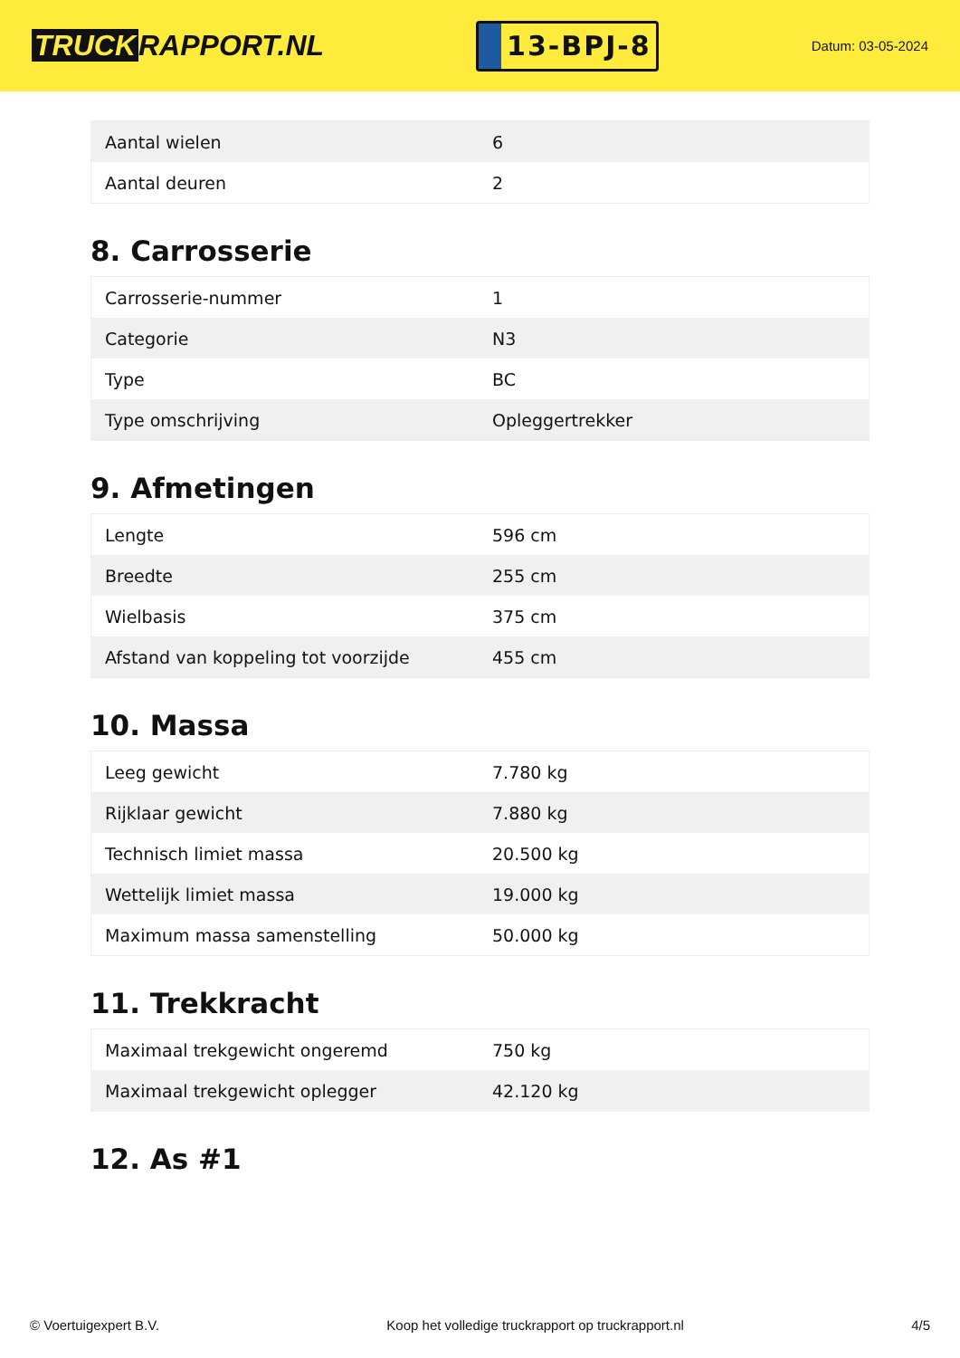TRUCK RAPPORT.NL
13-BPJ-8
Datum: 03-05-2024
| Aantal wielen | 6 |
| Aantal deuren | 2 |
8. Carrosserie
| Carrosserie-nummer | 1 |
| Categorie | N3 |
| Type | BC |
| Type omschrijving | Opleggertrekker |
9. Afmetingen
| Lengte | 596 cm |
| Breedte | 255 cm |
| Wielbasis | 375 cm |
| Afstand van koppeling tot voorzijde | 455 cm |
10. Massa
| Leeg gewicht | 7.780 kg |
| Rijklaar gewicht | 7.880 kg |
| Technisch limiet massa | 20.500 kg |
| Wettelijk limiet massa | 19.000 kg |
| Maximum massa samenstelling | 50.000 kg |
11. Trekkracht
| Maximaal trekgewicht ongeremd | 750 kg |
| Maximaal trekgewicht oplegger | 42.120 kg |
12. As #1
© Voertuigexpert B.V. Koop het volledige truckrapport op truckrapport.nl 4/5